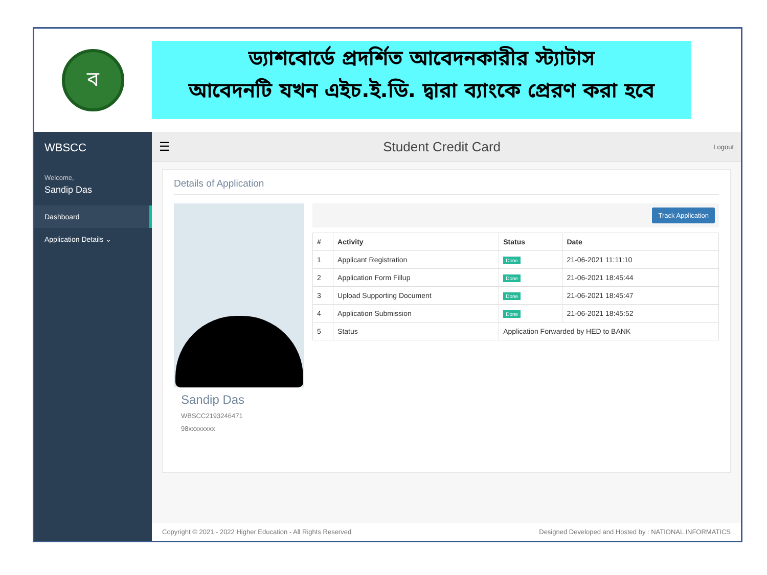ব
ড্যাশবোর্ডে প্রদর্শিত আবেদনকারীর স্ট্যাটাস
আবেদনটি যখন এইচ.ই.ডি. দ্বারা ব্যাংকে প্রেরণ করা হবে
WBSCC
Welcome,
Sandip Das
Dashboard
Application Details ⌄
☰ Student Credit Card
Logout
Details of Application
Sandip Das
WBSCC2193246471
98xxxxxxxx
Track Application
| # | Activity | Status | Date |
| --- | --- | --- | --- |
| 1 | Applicant Registration | Done | 21-06-2021 11:11:10 |
| 2 | Application Form Fillup | Done | 21-06-2021 18:45:44 |
| 3 | Upload Supporting Document | Done | 21-06-2021 18:45:47 |
| 4 | Application Submission | Done | 21-06-2021 18:45:52 |
| 5 | Status | Application Forwarded by HED to BANK | |
Copyright © 2021 - 2022 Higher Education - All Rights Reserved Designed Developed and Hosted by : NATIONAL INFORMATICS